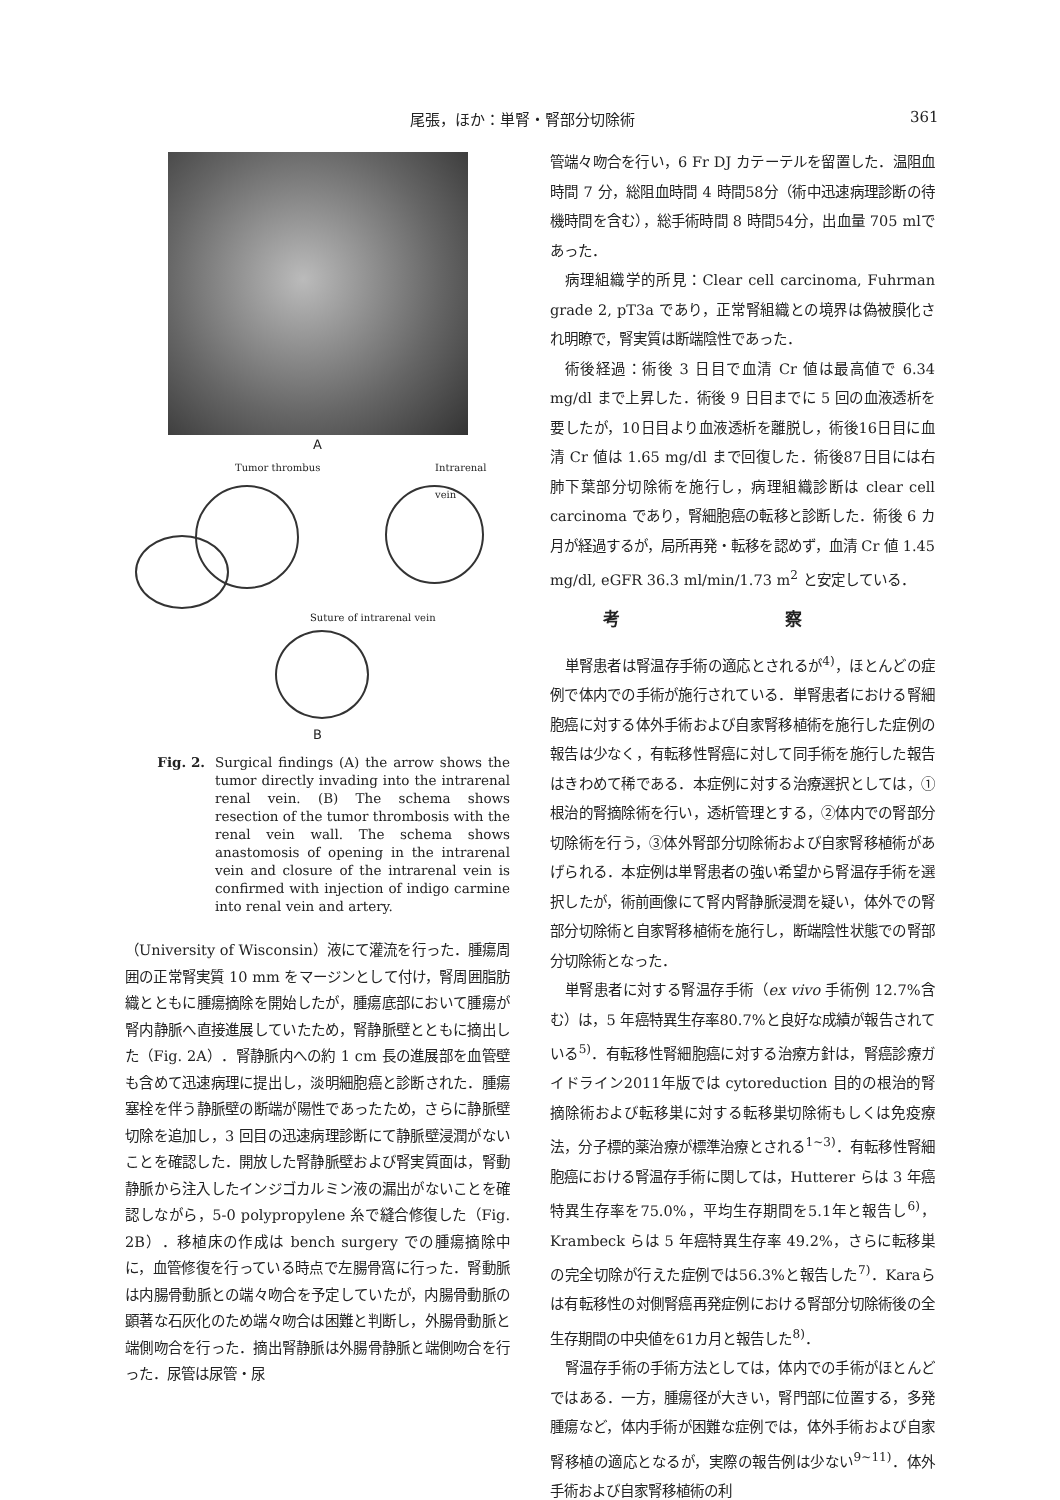尾張，ほか：単腎・腎部分切除術 361
A
Tumor thrombus Intrarenal vein
Suture of intrarenal vein
B
Fig. 2. Surgical findings (A) the arrow shows the tumor directly invading into the intrarenal renal vein. (B) The schema shows resection of the tumor thrombosis with the renal vein wall. The schema shows anastomosis of opening in the intrarenal vein and closure of the intrarenal vein is confirmed with injection of indigo carmine into renal vein and artery.
（University of Wisconsin）液にて灌流を行った．腫瘍周囲の正常腎実質 10 mm をマージンとして付け，腎周囲脂肪織とともに腫瘍摘除を開始したが，腫瘍底部において腫瘍が腎内静脈へ直接進展していたため，腎静脈壁とともに摘出した（Fig. 2A）．腎静脈内への約 1 cm 長の進展部を血管壁も含めて迅速病理に提出し，淡明細胞癌と診断された．腫瘍塞栓を伴う静脈壁の断端が陽性であったため，さらに静脈壁切除を追加し，3 回目の迅速病理診断にて静脈壁浸潤がないことを確認した．開放した腎静脈壁および腎実質面は，腎動静脈から注入したインジゴカルミン液の漏出がないことを確認しながら，5-0 polypropylene 糸で縫合修復した（Fig. 2B）．移植床の作成は bench surgery での腫瘍摘除中に，血管修復を行っている時点で左腸骨窩に行った．腎動脈は内腸骨動脈との端々吻合を予定していたが，内腸骨動脈の顕著な石灰化のため端々吻合は困難と判断し，外腸骨動脈と端側吻合を行った．摘出腎静脈は外腸骨静脈と端側吻合を行った．尿管は尿管・尿
管端々吻合を行い，6 Fr DJ カテーテルを留置した．温阻血時間 7 分，総阻血時間 4 時間58分（術中迅速病理診断の待機時間を含む），総手術時間 8 時間54分，出血量 705 mlであった．
病理組織学的所見：Clear cell carcinoma, Fuhrman grade 2, pT3a であり，正常腎組織との境界は偽被膜化され明瞭で，腎実質は断端陰性であった．
術後経過：術後 3 日目で血清 Cr 値は最高値で 6.34 mg/dl まで上昇した．術後 9 日目までに 5 回の血液透析を要したが，10日目より血液透析を離脱し，術後16日目に血清 Cr 値は 1.65 mg/dl まで回復した．術後87日目には右肺下葉部分切除術を施行し，病理組織診断は clear cell carcinoma であり，腎細胞癌の転移と診断した．術後 6 カ月が経過するが，局所再発・転移を認めず，血清 Cr 値 1.45 mg/dl, eGFR 36.3 ml/min/1.73 m<sup>2</sup> と安定している．
考 察
単腎患者は腎温存手術の適応とされるが<sup>4)</sup>，ほとんどの症例で体内での手術が施行されている．単腎患者における腎細胞癌に対する体外手術および自家腎移植術を施行した症例の報告は少なく，有転移性腎癌に対して同手術を施行した報告はきわめて稀である．本症例に対する治療選択としては，①根治的腎摘除術を行い，透析管理とする，②体内での腎部分切除術を行う，③体外腎部分切除術および自家腎移植術があげられる．本症例は単腎患者の強い希望から腎温存手術を選択したが，術前画像にて腎内腎静脈浸潤を疑い，体外での腎部分切除術と自家腎移植術を施行し，断端陰性状態での腎部分切除術となった．
単腎患者に対する腎温存手術（ex vivo 手術例 12.7%含む）は，5 年癌特異生存率80.7%と良好な成績が報告されている<sup>5)</sup>．有転移性腎細胞癌に対する治療方針は，腎癌診療ガイドライン2011年版では cytoreduction 目的の根治的腎摘除術および転移巣に対する転移巣切除術もしくは免疫療法，分子標的薬治療が標準治療とされる<sup>1~3)</sup>．有転移性腎細胞癌における腎温存手術に関しては，Hutterer らは 3 年癌特異生存率を75.0%，平均生存期間を5.1年と報告し<sup>6)</sup>，Krambeck らは 5 年癌特異生存率 49.2%，さらに転移巣の完全切除が行えた症例では56.3%と報告した<sup>7)</sup>．Karaらは有転移性の対側腎癌再発症例における腎部分切除術後の全生存期間の中央値を61カ月と報告した<sup>8)</sup>．
腎温存手術の手術方法としては，体内での手術がほとんどではある．一方，腫瘍径が大きい，腎門部に位置する，多発腫瘍など，体内手術が困難な症例では，体外手術および自家腎移植の適応となるが，実際の報告例は少ない<sup>9~11)</sup>．体外手術および自家腎移植術の利